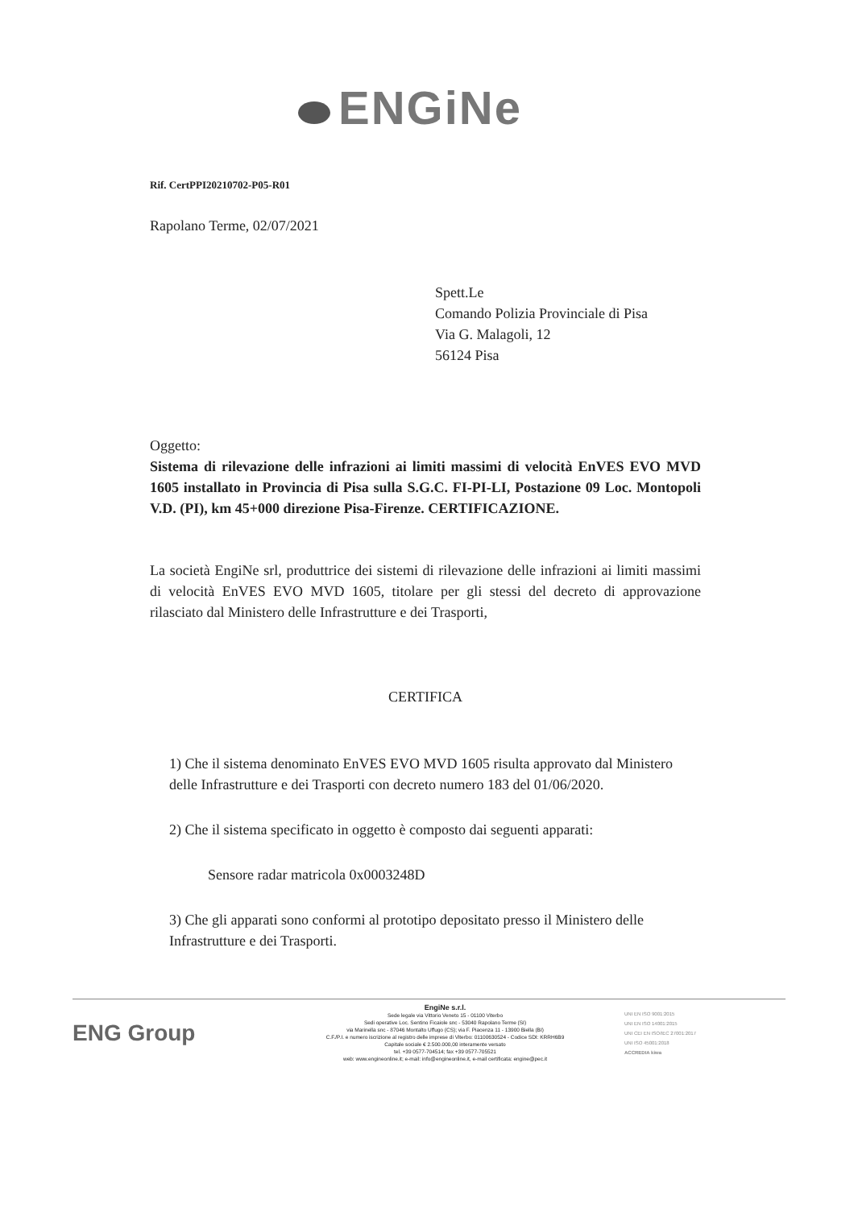ENGiNe
Rif. CertPPI20210702-P05-R01
Rapolano Terme, 02/07/2021
Spett.Le
Comando Polizia Provinciale di Pisa
Via G. Malagoli, 12
56124 Pisa
Oggetto:
Sistema di rilevazione delle infrazioni ai limiti massimi di velocità EnVES EVO MVD 1605 installato in Provincia di Pisa sulla S.G.C. FI-PI-LI, Postazione 09 Loc. Montopoli V.D. (PI), km 45+000 direzione Pisa-Firenze. CERTIFICAZIONE.
La società EngiNe srl, produttrice dei sistemi di rilevazione delle infrazioni ai limiti massimi di velocità EnVES EVO MVD 1605, titolare per gli stessi del decreto di approvazione rilasciato dal Ministero delle Infrastrutture e dei Trasporti,
CERTIFICA
1) Che il sistema denominato EnVES EVO MVD 1605 risulta approvato dal Ministero delle Infrastrutture e dei Trasporti con decreto numero 183 del 01/06/2020.
2) Che il sistema specificato in oggetto è composto dai seguenti apparati:
Sensore radar matricola 0x0003248D
3) Che gli apparati sono conformi al prototipo depositato presso il Ministero delle Infrastrutture e dei Trasporti.
ENG Group
EngiNe s.r.l.
Sede legale via Vittorio Veneto 15 - 01100 Viterbo
Sedi operative Loc. Sentino Ficaiole snc - 53040 Rapolano Terme (SI)
via Marinella snc - 87046 Montalto Uffugo (CS); via F. Piacenza 11 - 13900 Biella (BI)
C.F./P.I. e numero iscrizione al registro delle imprese di Viterbo: 01100630524 - Codice SDI: KRRH6B9
Capitale sociale € 2.500.000,00 interamente versato
tel. +39 0577-704514; fax +39 0577-705521
web: www.engineonline.it; e-mail: info@engineonline.it, e-mail certificata: engine@pec.it
UNI EN ISO 9001:2015
UNI EN ISO 14001:2015
UNI CEI EN ISO/IEC 27001:2017
UNI ISO 45001:2018
ACCREDIA kiwa